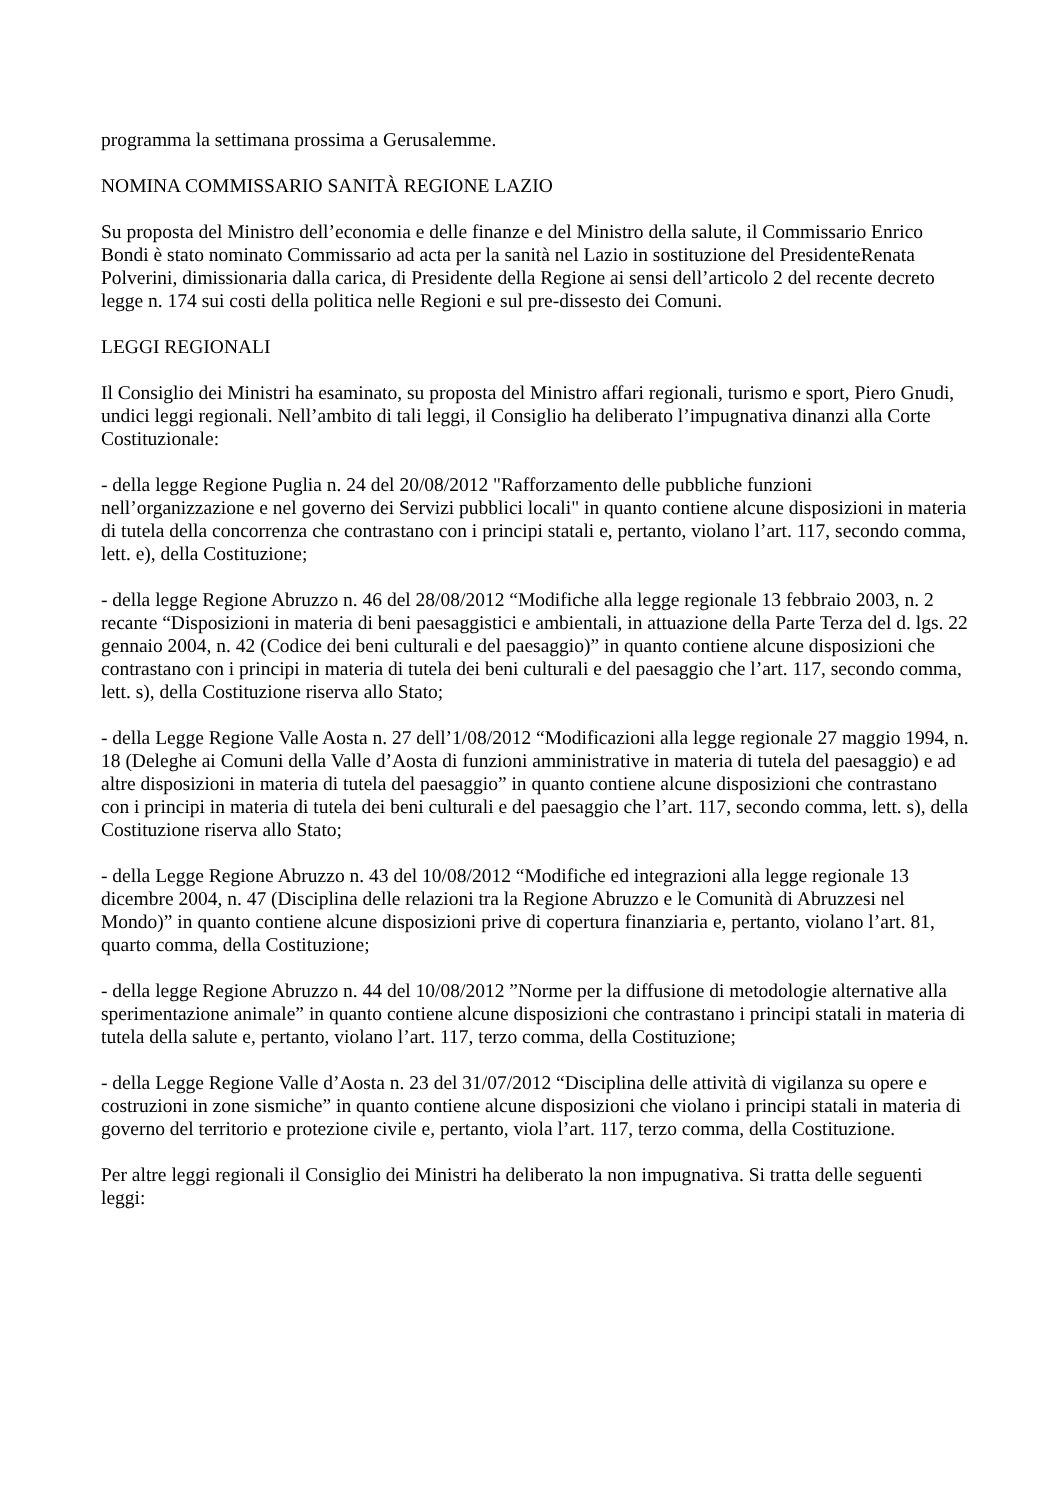programma la settimana prossima a Gerusalemme.
NOMINA COMMISSARIO SANITÀ REGIONE LAZIO
Su proposta del Ministro dell’economia e delle finanze e del Ministro della salute, il Commissario Enrico Bondi è stato nominato Commissario ad acta per la sanità nel Lazio in sostituzione del PresidenteRenata Polverini, dimissionaria dalla carica, di Presidente della Regione ai sensi dell’articolo 2 del recente decreto legge n. 174 sui costi della politica nelle Regioni e sul pre-dissesto dei Comuni.
LEGGI REGIONALI
Il Consiglio dei Ministri ha esaminato, su proposta del Ministro affari regionali, turismo e sport, Piero Gnudi, undici leggi regionali. Nell’ambito di tali leggi, il Consiglio ha deliberato l’impugnativa dinanzi alla Corte Costituzionale:
- della legge Regione Puglia n. 24 del 20/08/2012 "Rafforzamento delle pubbliche funzioni nell’organizzazione e nel governo dei Servizi pubblici locali" in quanto contiene alcune disposizioni in materia di tutela della concorrenza che contrastano con i principi statali e, pertanto, violano l’art. 117, secondo comma, lett. e), della Costituzione;
- della legge Regione Abruzzo n. 46 del 28/08/2012 “Modifiche alla legge regionale 13 febbraio 2003, n. 2 recante “Disposizioni in materia di beni paesaggistici e ambientali, in attuazione della Parte Terza del d. lgs. 22 gennaio 2004, n. 42 (Codice dei beni culturali e del paesaggio)” in quanto contiene alcune disposizioni che contrastano con i principi in materia di tutela dei beni culturali e del paesaggio che l’art. 117, secondo comma, lett. s), della Costituzione riserva allo Stato;
- della Legge Regione Valle Aosta n. 27 dell’1/08/2012 “Modificazioni alla legge regionale 27 maggio 1994, n. 18 (Deleghe ai Comuni della Valle d’Aosta di funzioni amministrative in materia di tutela del paesaggio) e ad altre disposizioni in materia di tutela del paesaggio” in quanto contiene alcune disposizioni che contrastano con i principi in materia di tutela dei beni culturali e del paesaggio che l’art. 117, secondo comma, lett. s), della Costituzione riserva allo Stato;
- della Legge Regione Abruzzo n. 43 del 10/08/2012 “Modifiche ed integrazioni alla legge regionale 13 dicembre 2004, n. 47 (Disciplina delle relazioni tra la Regione Abruzzo e le Comunità di Abruzzesi nel Mondo)” in quanto contiene alcune disposizioni prive di copertura finanziaria e, pertanto, violano l’art. 81, quarto comma, della Costituzione;
- della legge Regione Abruzzo n. 44 del 10/08/2012 ”Norme per la diffusione di metodologie alternative alla sperimentazione animale” in quanto contiene alcune disposizioni che contrastano i principi statali in materia di tutela della salute e, pertanto, violano l’art. 117, terzo comma, della Costituzione;
- della Legge Regione Valle d’Aosta n. 23 del 31/07/2012 “Disciplina delle attività di vigilanza su opere e costruzioni in zone sismiche” in quanto contiene alcune disposizioni che violano i principi statali in materia di governo del territorio e protezione civile e, pertanto, viola l’art. 117, terzo comma, della Costituzione.
Per altre leggi regionali il Consiglio dei Ministri ha deliberato la non impugnativa. Si tratta delle seguenti leggi: